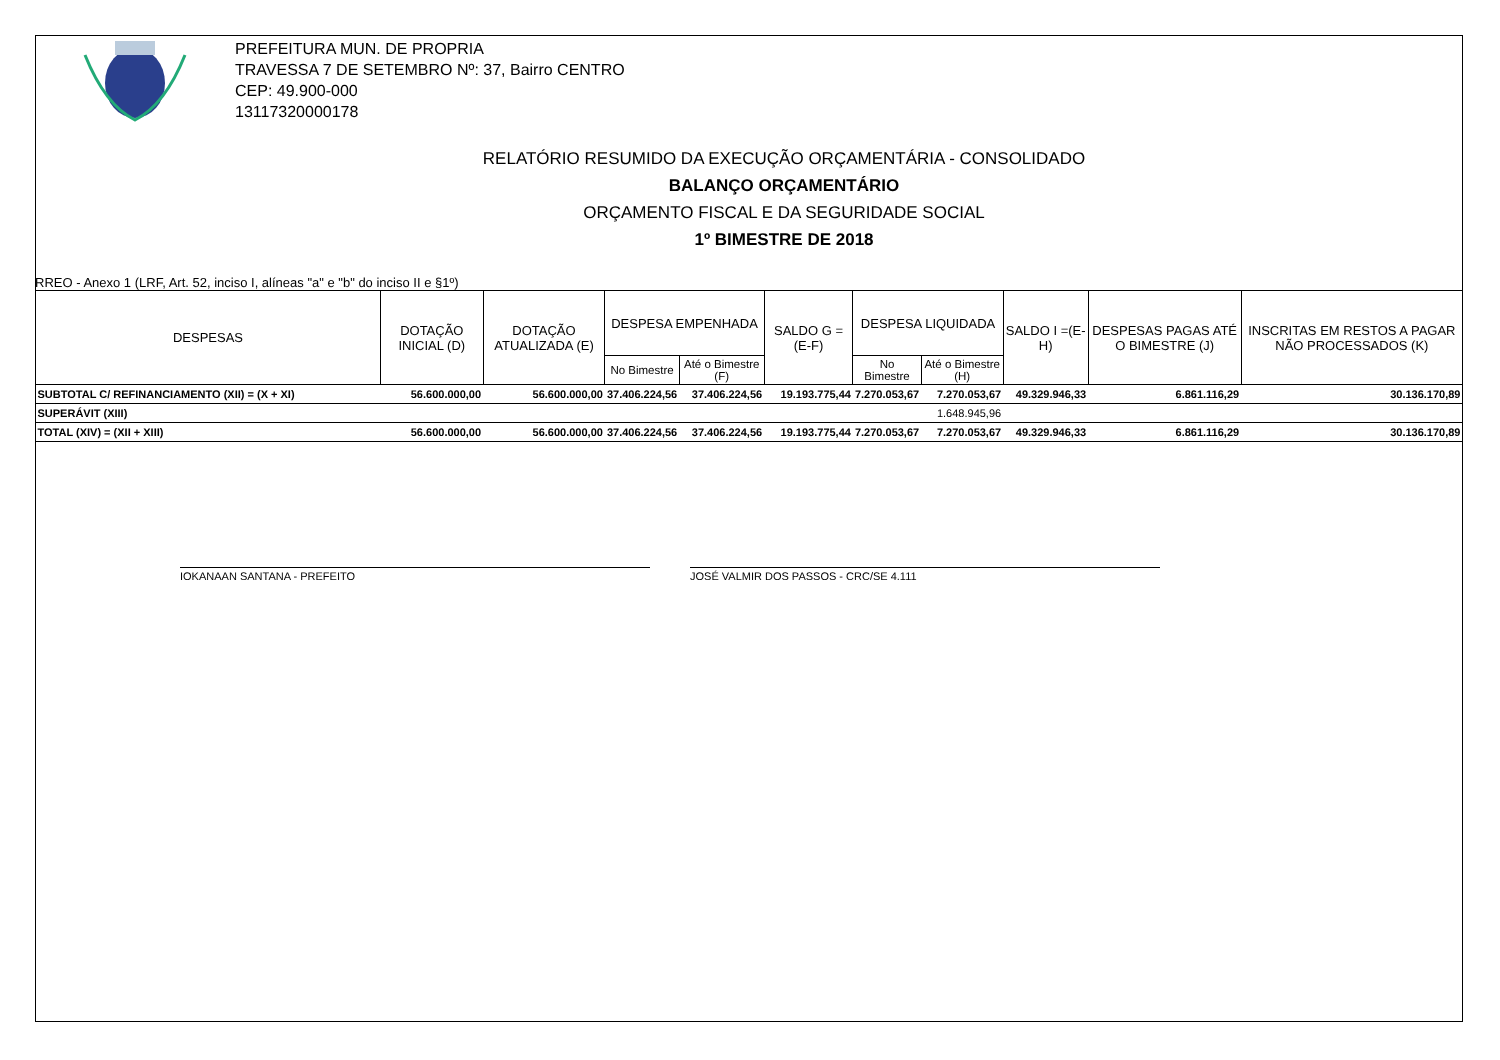PREFEITURA MUN. DE PROPRIA
TRAVESSA 7 DE SETEMBRO Nº: 37, Bairro CENTRO
CEP: 49.900-000
13117320000178
RELATÓRIO RESUMIDO DA EXECUÇÃO ORÇAMENTÁRIA - CONSOLIDADO
BALANÇO ORÇAMENTÁRIO
ORÇAMENTO FISCAL E DA SEGURIDADE SOCIAL
1º BIMESTRE DE 2018
RREO - Anexo 1 (LRF, Art. 52, inciso I, alíneas "a" e "b" do inciso II e §1º)
| DESPESAS | DOTAÇÃO INICIAL (D) | DOTAÇÃO ATUALIZADA (E) | DESPESA EMPENHADA | | SALDO G = (E-F) | DESPESA LIQUIDADA | | SALDO I =(E-H) | DESPESAS PAGAS ATÉ O BIMESTRE (J) | INSCRITAS EM RESTOS A PAGAR NÃO PROCESSADOS (K) |
| --- | --- | --- | --- | --- | --- | --- | --- | --- | --- | --- |
| | | | No Bimestre | Até o Bimestre (F) | | No Bimestre | Até o Bimestre (H) | | | |
| SUBTOTAL C/ REFINANCIAMENTO (XII) = (X + XI) | 56.600.000,00 | 56.600.000,00 | 37.406.224,56 | 37.406.224,56 | 19.193.775,44 | 7.270.053,67 | 7.270.053,67 | 49.329.946,33 | 6.861.116,29 | 30.136.170,89 |
| SUPERÁVIT (XIII) | | | | | | | 1.648.945,96 | | | |
| TOTAL (XIV) = (XII + XIII) | 56.600.000,00 | 56.600.000,00 | 37.406.224,56 | 37.406.224,56 | 19.193.775,44 | 7.270.053,67 | 7.270.053,67 | 49.329.946,33 | 6.861.116,29 | 30.136.170,89 |
IOKANAAN SANTANA - PREFEITO JOSÉ VALMIR DOS PASSOS - CRC/SE 4.111